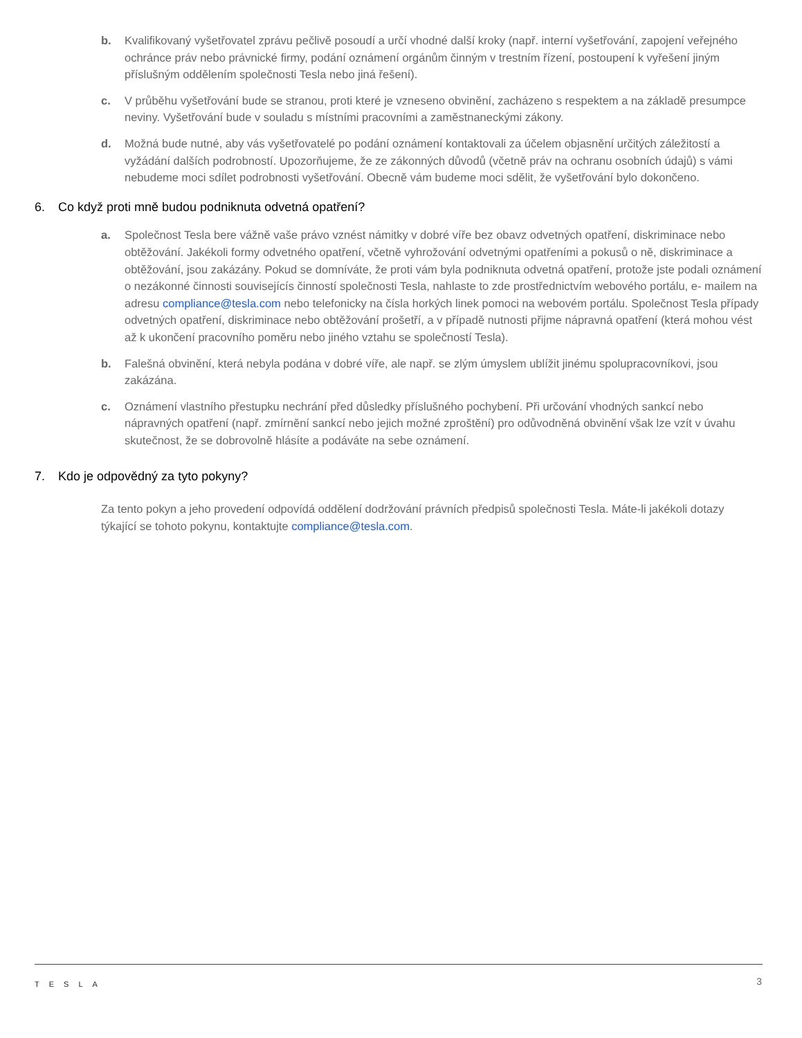b. Kvalifikovaný vyšetřovatel zprávu pečlivě posoudí a určí vhodné další kroky (např. interní vyšetřování, zapojení veřejného ochránce práv nebo právnické firmy, podání oznámení orgánům činným v trestním řízení, postoupení k vyřešení jiným příslušným oddělením společnosti Tesla nebo jiná řešení).
c. V průběhu vyšetřování bude se stranou, proti které je vzneseno obvinění, zacházeno s respektem a na základě presumpce neviny. Vyšetřování bude v souladu s místními pracovními a zaměstnaneckými zákony.
d. Možná bude nutné, aby vás vyšetřovatelé po podání oznámení kontaktovali za účelem objasnění určitých záležitostí a vyžádání dalších podrobností. Upozorňujeme, že ze zákonných důvodů (včetně práv na ochranu osobních údajů) s vámi nebudeme moci sdílet podrobnosti vyšetřování. Obecně vám budeme moci sdělit, že vyšetřování bylo dokončeno.
6. Co když proti mně budou podniknuta odvetná opatření?
a. Společnost Tesla bere vážně vaše právo vznést námitky v dobré víře bez obavz odvetných opatření, diskriminace nebo obtěžování. Jakékoli formy odvetného opatření, včetně vyhrožování odvetnými opatřeními a pokusů o ně, diskriminace a obtěžování, jsou zakázány. Pokud se domníváte, že proti vám byla podniknuta odvetná opatření, protože jste podali oznámení o nezákonné činnosti souvisejícís činností společnosti Tesla, nahlaste to zde prostřednictvím webového portálu, e- mailem na adresu compliance@tesla.com nebo telefonicky na čísla horkých linek pomoci na webovém portálu. Společnost Tesla případy odvetných opatření, diskriminace nebo obtěžování prošetří, a v případě nutnosti přijme nápravná opatření (která mohou vést až k ukončení pracovního poměru nebo jiného vztahu se společností Tesla).
b. Falešná obvinění, která nebyla podána v dobré víře, ale např. se zlým úmyslem ublížit jinému spolupracovníkovi, jsou zakázána.
c. Oznámení vlastního přestupku nechrání před důsledky příslušného pochybení. Při určování vhodných sankcí nebo nápravných opatření (např. zmírnění sankcí nebo jejich možné zproštění) pro odůvodněná obvinění však lze vzít v úvahu skutečnost, že se dobrovolně hlásíte a podáváte na sebe oznámení.
7. Kdo je odpovědný za tyto pokyny?
Za tento pokyn a jeho provedení odpovídá oddělení dodržování právních předpisů společnosti Tesla. Máte-li jakékoli dotazy týkající se tohoto pokynu, kontaktujte compliance@tesla.com.
TESLA 3